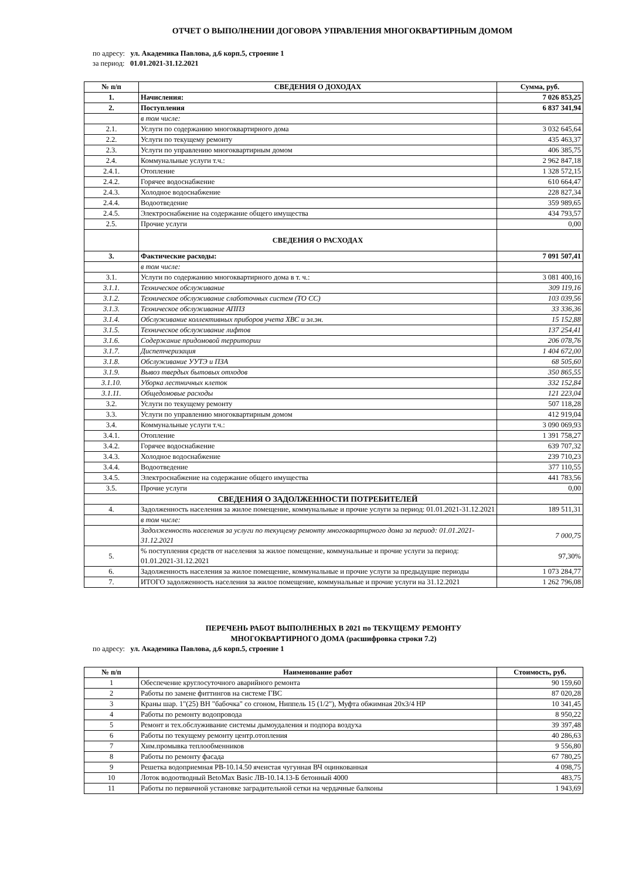ОТЧЕТ О ВЫПОЛНЕНИИ ДОГОВОРА УПРАВЛЕНИЯ МНОГОКВАРТИРНЫМ ДОМОМ
по адресу: ул. Академика Павлова, д.6 корп.5, строение 1
за период: 01.01.2021-31.12.2021
| № п/п | СВЕДЕНИЯ О ДОХОДАХ | Сумма, руб. |
| --- | --- | --- |
| 1. | Начисления: | 7 026 853,25 |
| 2. | Поступления | 6 837 341,94 |
| | в том числе: | |
| 2.1. | Услуги по содержанию многоквартирного дома | 3 032 645,64 |
| 2.2. | Услуги по текущему ремонту | 435 463,37 |
| 2.3. | Услуги по управлению многоквартирным домом | 406 385,75 |
| 2.4. | Коммунальные услуги т.ч.: | 2 962 847,18 |
| 2.4.1. | Отопление | 1 328 572,15 |
| 2.4.2. | Горячее водоснабжение | 610 664,47 |
| 2.4.3. | Холодное водоснабжение | 228 827,34 |
| 2.4.4. | Водоотведение | 359 989,65 |
| 2.4.5. | Электроснабжение на содержание общего имущества | 434 793,57 |
| 2.5. | Прочие услуги | 0,00 |
| | СВЕДЕНИЯ О РАСХОДАХ | |
| 3. | Фактические расходы: | 7 091 507,41 |
| | в том числе: | |
| 3.1. | Услуги по содержанию многоквартирного дома в т. ч.: | 3 081 400,16 |
| 3.1.1. | Техническое обслуживание | 309 119,16 |
| 3.1.2. | Техническое обслуживание слаботочных систем (ТО СС) | 103 039,56 |
| 3.1.3. | Техническое обслуживание АППЗ | 33 336,36 |
| 3.1.4. | Обслуживание коллективных приборов учета ХВС и эл.эн. | 15 152,88 |
| 3.1.5. | Техническое обслуживание лифтов | 137 254,41 |
| 3.1.6. | Содержание придомовой территории | 206 078,76 |
| 3.1.7. | Диспетчеризация | 1 404 672,00 |
| 3.1.8. | Обслуживание УУТЭ и ПЗА | 68 505,60 |
| 3.1.9. | Вывоз твердых бытовых отходов | 350 865,55 |
| 3.1.10. | Уборка лестничных клеток | 332 152,84 |
| 3.1.11. | Общедомовые расходы | 121 223,04 |
| 3.2. | Услуги по текущему ремонту | 507 118,28 |
| 3.3. | Услуги по управлению многоквартирным домом | 412 919,04 |
| 3.4. | Коммунальные услуги т.ч.: | 3 090 069,93 |
| 3.4.1. | Отопление | 1 391 758,27 |
| 3.4.2. | Горячее водоснабжение | 639 707,32 |
| 3.4.3. | Холодное водоснабжение | 239 710,23 |
| 3.4.4. | Водоотведение | 377 110,55 |
| 3.4.5. | Электроснабжение на содержание общего имущества | 441 783,56 |
| 3.5. | Прочие услуги | 0,00 |
| | СВЕДЕНИЯ О ЗАДОЛЖЕННОСТИ ПОТРЕБИТЕЛЕЙ | |
| 4. | Задолженность населения за жилое помещение, коммунальные и прочие услуги за период: 01.01.2021-31.12.2021 | 189 511,31 |
| | в том числе: | |
| | Задолженность населения за услуги по текущему ремонту многоквартирного дома за период: 01.01.2021-31.12.2021 | 7 000,75 |
| 5. | % поступления средств от населения за жилое помещение, коммунальные и прочие услуги за период: 01.01.2021-31.12.2021 | 97,30% |
| 6. | Задолженность населения за жилое помещение, коммунальные и прочие услуги за предыдущие периоды | 1 073 284,77 |
| 7. | ИТОГО задолженность населения за жилое помещение, коммунальные и прочие услуги на 31.12.2021 | 1 262 796,08 |
ПЕРЕЧЕНЬ РАБОТ ВЫПОЛНЕНЫХ В 2021 по ТЕКУЩЕМУ РЕМОНТУ
МНОГОКВАРТИРНОГО ДОМА (расшифровка строки 7.2)
по адресу: ул. Академика Павлова, д.6 корп.5, строение 1
| № п/п | Наименование работ | Стоимость, руб. |
| --- | --- | --- |
| 1 | Обеспечение круглосуточного аварийного ремонта | 90 159,60 |
| 2 | Работы по замене фиттингов на системе ГВС | 87 020,28 |
| 3 | Краны шар. 1"(25) ВН "бабочка" со сгоном, Ниппель 15 (1/2"), Муфта обжимная 20х3/4 НР | 10 341,45 |
| 4 | Работы по ремонту водопровода | 8 950,22 |
| 5 | Ремонт и тех.обслуживание системы дымоудаления и подпора воздуха | 39 397,48 |
| 6 | Работы по текущему ремонту центр.отопления | 40 286,63 |
| 7 | Хим.промывка теплообменников | 9 556,80 |
| 8 | Работы по ремонту фасада | 67 780,25 |
| 9 | Решетка водоприемная РВ-10.14.50 ячеистая чугунная ВЧ оцинкованная | 4 098,75 |
| 10 | Лоток водоотводный BetoMax Basic ЛВ-10.14.13-Б бетонный 4000 | 483,75 |
| 11 | Работы по первичной установке заградительной сетки на чердачные балконы | 1 943,69 |